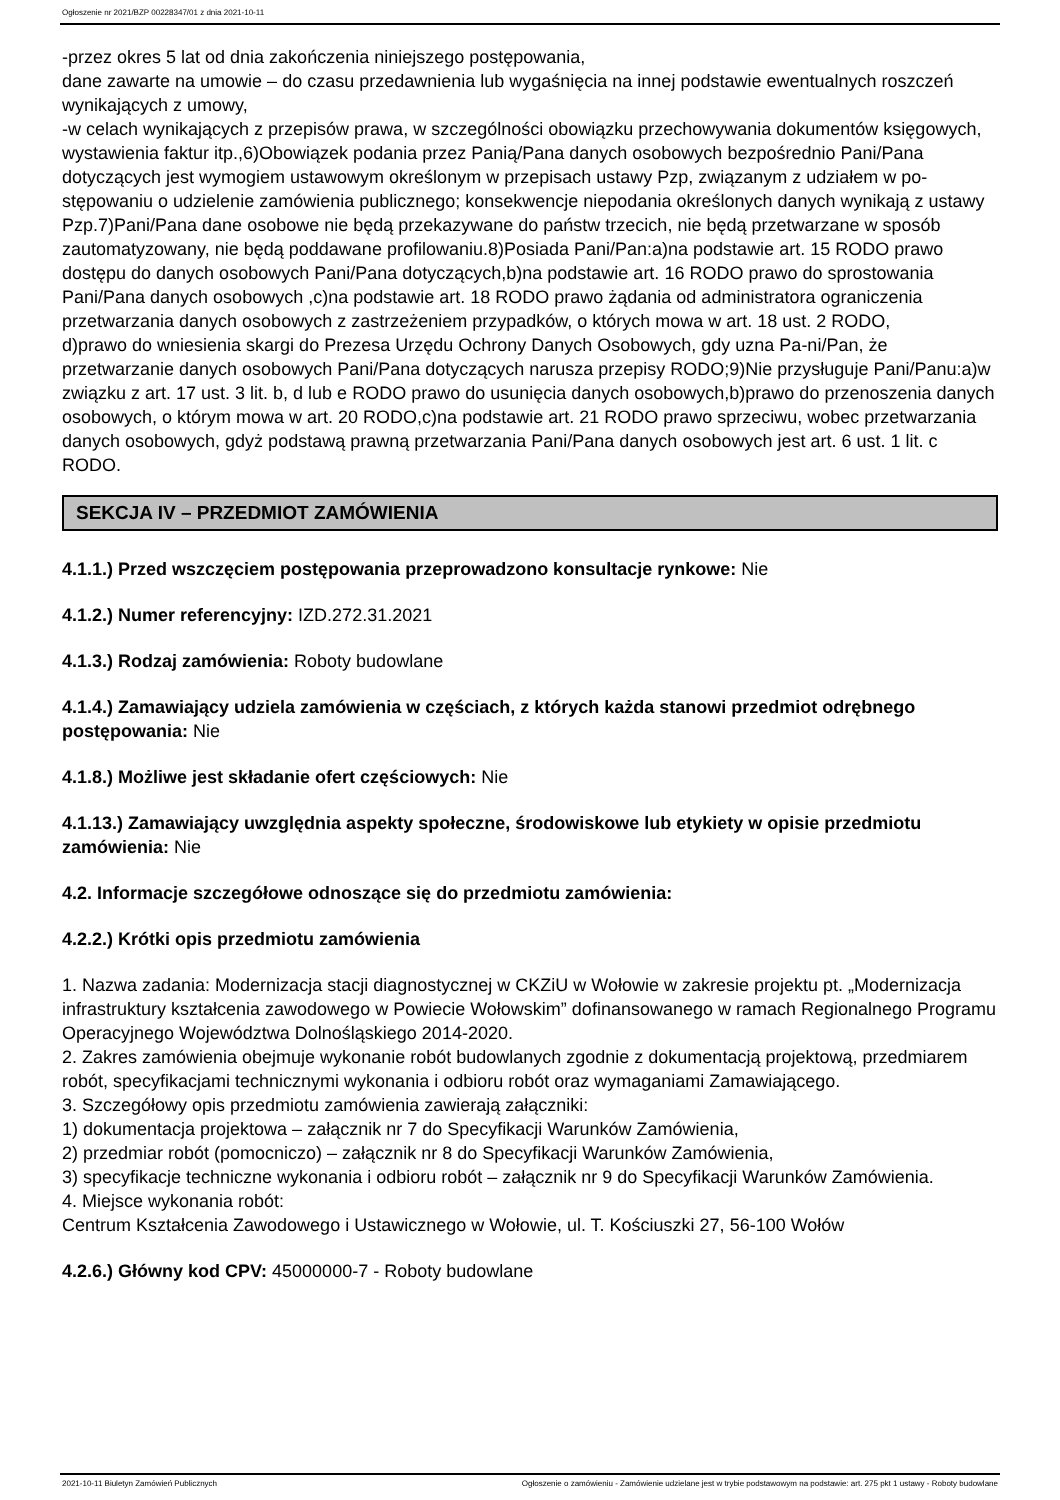Ogłoszenie nr 2021/BZP 00228347/01 z dnia 2021-10-11
-przez okres 5 lat od dnia zakończenia niniejszego postępowania,
dane zawarte na umowie – do czasu przedawnienia lub wygaśnięcia na innej podstawie ewentualnych roszczeń wynikających z umowy,
-w celach wynikających z przepisów prawa, w szczególności obowiązku przechowywania dokumentów księgowych, wystawienia faktur itp.,6)Obowiązek podania przez Panią/Pana danych osobowych bezpośrednio Pani/Pana dotyczących jest wymogiem ustawowym określonym w przepisach ustawy Pzp, związanym z udziałem w po-stępowaniu o udzielenie zamówienia publicznego; konsekwencje niepodania określonych danych wynikają z ustawy Pzp.7)Pani/Pana dane osobowe nie będą przekazywane do państw trzecich, nie będą przetwarzane w sposób zautomatyzowany, nie będą poddawane profilowaniu.8)Posiada Pani/Pan:a)na podstawie art. 15 RODO prawo dostępu do danych osobowych Pani/Pana dotyczących,b)na podstawie art. 16 RODO prawo do sprostowania Pani/Pana danych osobowych ,c)na podstawie art. 18 RODO prawo żądania od administratora ograniczenia przetwarzania danych osobowych z zastrzeżeniem przypadków, o których mowa w art. 18 ust. 2 RODO,
d)prawo do wniesienia skargi do Prezesa Urzędu Ochrony Danych Osobowych, gdy uzna Pa-ni/Pan, że przetwarzanie danych osobowych Pani/Pana dotyczących narusza przepisy RODO;9)Nie przysługuje Pani/Panu:a)w związku z art. 17 ust. 3 lit. b, d lub e RODO prawo do usunięcia danych osobowych,b)prawo do przenoszenia danych osobowych, o którym mowa w art. 20 RODO,c)na podstawie art. 21 RODO prawo sprzeciwu, wobec przetwarzania danych osobowych, gdyż podstawą prawną przetwarzania Pani/Pana danych osobowych jest art. 6 ust. 1 lit. c RODO.
SEKCJA IV – PRZEDMIOT ZAMÓWIENIA
4.1.1.) Przed wszczęciem postępowania przeprowadzono konsultacje rynkowe: Nie
4.1.2.) Numer referencyjny: IZD.272.31.2021
4.1.3.) Rodzaj zamówienia: Roboty budowlane
4.1.4.) Zamawiający udziela zamówienia w częściach, z których każda stanowi przedmiot odrębnego postępowania: Nie
4.1.8.) Możliwe jest składanie ofert częściowych: Nie
4.1.13.) Zamawiający uwzględnia aspekty społeczne, środowiskowe lub etykiety w opisie przedmiotu zamówienia: Nie
4.2. Informacje szczegółowe odnoszące się do przedmiotu zamówienia:
4.2.2.) Krótki opis przedmiotu zamówienia
1. Nazwa zadania: Modernizacja stacji diagnostycznej w CKZiU w Wołowie w zakresie projektu pt. „Modernizacja infrastruktury kształcenia zawodowego w Powiecie Wołowskim” dofinansowanego w ramach Regionalnego Programu Operacyjnego Województwa Dolnośląskiego 2014-2020.
2. Zakres zamówienia obejmuje wykonanie robót budowlanych zgodnie z dokumentacją projektową, przedmiarem robót, specyfikacjami technicznymi wykonania i odbioru robót oraz wymaganiami Zamawiającego.
3. Szczegółowy opis przedmiotu zamówienia zawierają załączniki:
1) dokumentacja projektowa – załącznik nr 7 do Specyfikacji Warunków Zamówienia,
2) przedmiar robót (pomocniczo) – załącznik nr 8 do Specyfikacji Warunków Zamówienia,
3) specyfikacje techniczne wykonania i odbioru robót – załącznik nr 9 do Specyfikacji Warunków Zamówienia.
4. Miejsce wykonania robót:
Centrum Kształcenia Zawodowego i Ustawicznego w Wołowie, ul. T. Kościuszki 27, 56-100 Wołów
4.2.6.) Główny kod CPV: 45000000-7 - Roboty budowlane
2021-10-11 Biuletyn Zamówień Publicznych Ogłoszenie o zamówieniu - Zamówienie udzielane jest w trybie podstawowym na podstawie: art. 275 pkt 1 ustawy - Roboty budowlane